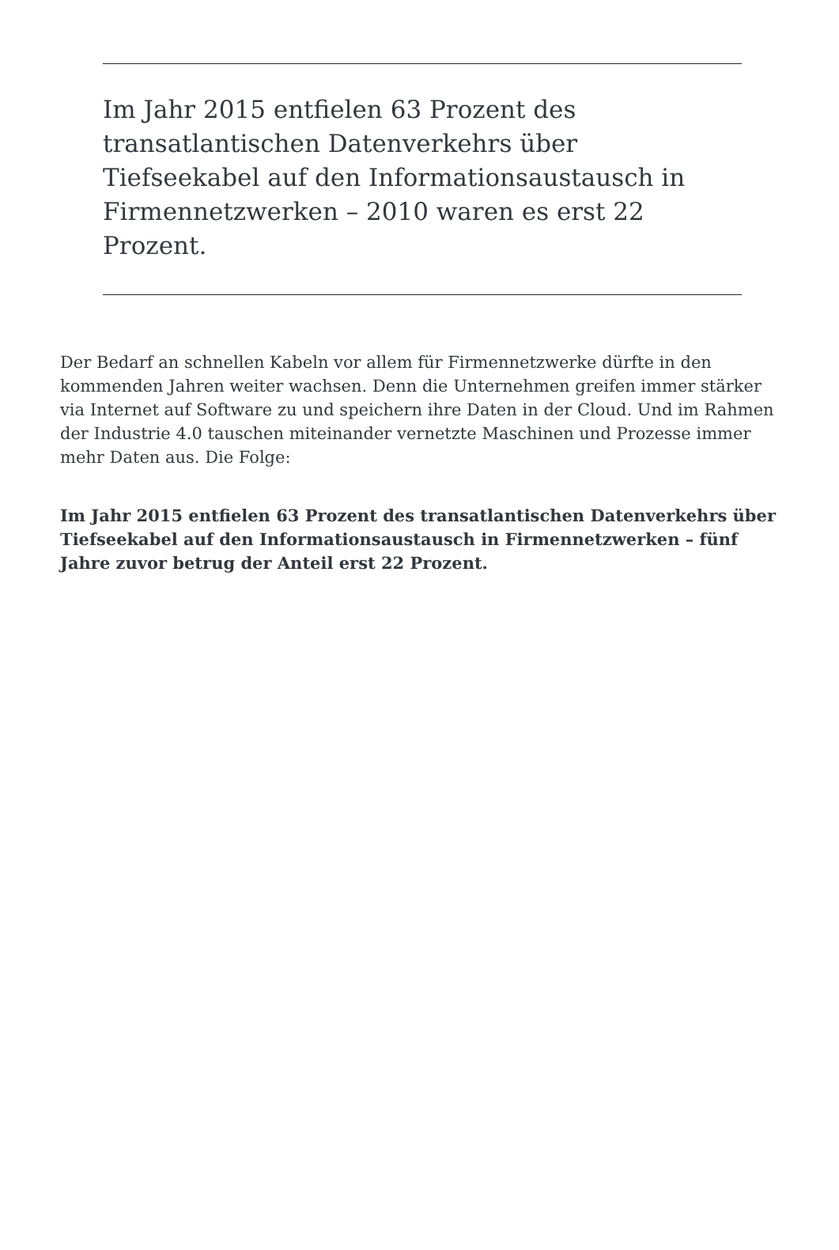Im Jahr 2015 entfielen 63 Prozent des transatlantischen Datenverkehrs über Tiefseekabel auf den Informationsaustausch in Firmennetzwerken – 2010 waren es erst 22 Prozent.
Der Bedarf an schnellen Kabeln vor allem für Firmennetzwerke dürfte in den kommenden Jahren weiter wachsen. Denn die Unternehmen greifen immer stärker via Internet auf Software zu und speichern ihre Daten in der Cloud. Und im Rahmen der Industrie 4.0 tauschen miteinander vernetzte Maschinen und Prozesse immer mehr Daten aus. Die Folge:
Im Jahr 2015 entfielen 63 Prozent des transatlantischen Datenverkehrs über Tiefseekabel auf den Informationsaustausch in Firmennetzwerken – fünf Jahre zuvor betrug der Anteil erst 22 Prozent.